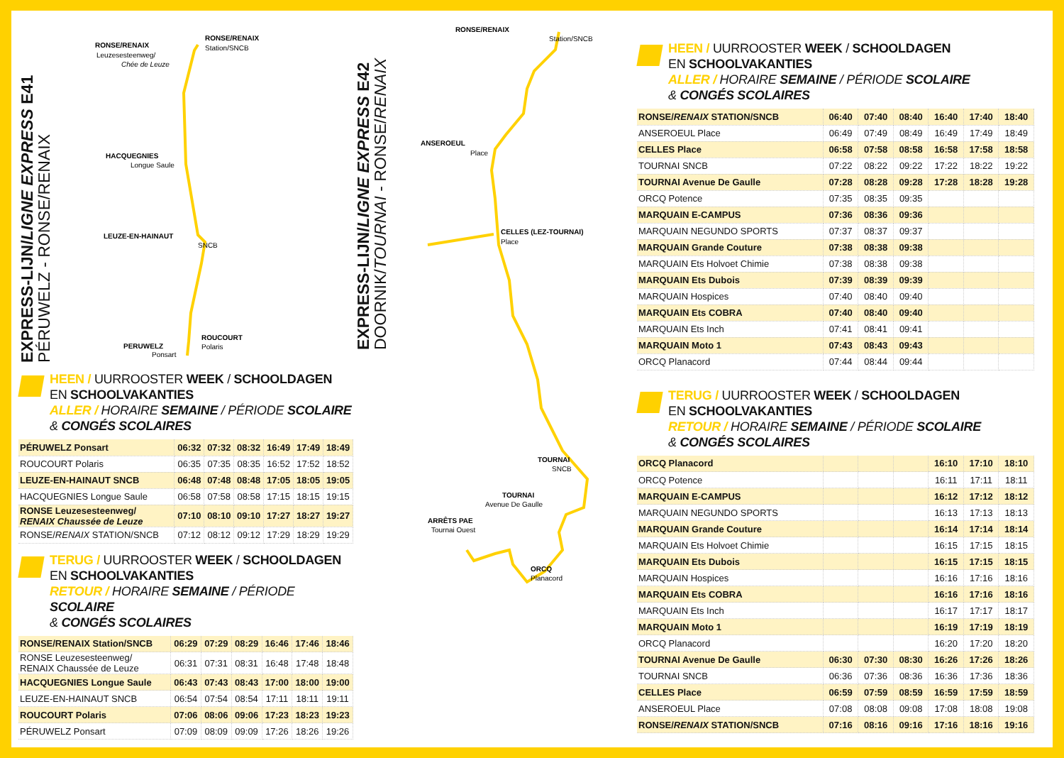EXPRESS-LIJN/LIGNE EXPRESS E41
PÉRUWELZ - RONSE/RENAIX
RONSE/RENAIX
Leuzesesteenweg/
Chée de Leuze
RONSE/RENAIX
Station/SNCB
HACQUEGNIES
Longue Saule
LEUZE-EN-HAINAUT
SNCB
ROUCOURT
Polaris
PERUWELZ
Ponsart
HEEN / UURROOSTER WEEK / SCHOOLDAGEN
EN SCHOOLVAKANTIES
ALLER / HORAIRE SEMAINE / PÉRIODE SCOLAIRE
& CONGÉS SCOLAIRES
| PÉRUWELZ Ponsart | 06:32 | 07:32 | 08:32 | 16:49 | 17:49 | 18:49 |
| ROUCOURT Polaris | 06:35 | 07:35 | 08:35 | 16:52 | 17:52 | 18:52 |
| LEUZE-EN-HAINAUT SNCB | 06:48 | 07:48 | 08:48 | 17:05 | 18:05 | 19:05 |
| HACQUEGNIES Longue Saule | 06:58 | 07:58 | 08:58 | 17:15 | 18:15 | 19:15 |
| RONSE Leuzesesteenweg/ RENAIX Chaussée de Leuze | 07:10 | 08:10 | 09:10 | 17:27 | 18:27 | 19:27 |
| RONSE/ RENAIX STATION/SNCB | 07:12 | 08:12 | 09:12 | 17:29 | 18:29 | 19:29 |
TERUG / UURROOSTER WEEK / SCHOOLDAGEN
EN SCHOOLVAKANTIES
RETOUR / HORAIRE SEMAINE / PÉRIODE SCOLAIRE
& CONGÉS SCOLAIRES
| RONSE/RENAIX Station/SNCB | 06:29 | 07:29 | 08:29 | 16:46 | 17:46 | 18:46 |
| RONSE Leuzesesteenweg/ RENAIX Chaussée de Leuze | 06:31 | 07:31 | 08:31 | 16:48 | 17:48 | 18:48 |
| HACQUEGNIES Longue Saule | 06:43 | 07:43 | 08:43 | 17:00 | 18:00 | 19:00 |
| LEUZE-EN-HAINAUT SNCB | 06:54 | 07:54 | 08:54 | 17:11 | 18:11 | 19:11 |
| ROUCOURT Polaris | 07:06 | 08:06 | 09:06 | 17:23 | 18:23 | 19:23 |
| PÉRUWELZ Ponsart | 07:09 | 08:09 | 09:09 | 17:26 | 18:26 | 19:26 |
EXPRESS-LIJN/LIGNE EXPRESS E42
DOORNIK/TOURNAI - RONSE/RENAIX
RONSE/RENAIX
Station/SNCB
ANSEROEUL
Place
CELLES (LEZ-TOURNAI)
Place
TOURNAI
SNCB
TOURNAI
Avenue De Gaulle
ARRÊTS PAE
Tournai Ouest
ORCQ
Planacord
HEEN / UURROOSTER WEEK / SCHOOLDAGEN
EN SCHOOLVAKANTIES
ALLER / HORAIRE SEMAINE / PÉRIODE SCOLAIRE
& CONGÉS SCOLAIRES
| RONSE/ RENAIX STATION/SNCB | 06:40 | 07:40 | 08:40 | 16:40 | 17:40 | 18:40 |
| ANSEROEUL Place | 06:49 | 07:49 | 08:49 | 16:49 | 17:49 | 18:49 |
| CELLES Place | 06:58 | 07:58 | 08:58 | 16:58 | 17:58 | 18:58 |
| TOURNAI SNCB | 07:22 | 08:22 | 09:22 | 17:22 | 18:22 | 19:22 |
| TOURNAI Avenue De Gaulle | 07:28 | 08:28 | 09:28 | 17:28 | 18:28 | 19:28 |
| ORCQ Potence | 07:35 | 08:35 | 09:35 | | | |
| MARQUAIN E-CAMPUS | 07:36 | 08:36 | 09:36 | | | |
| MARQUAIN NEGUNDO SPORTS | 07:37 | 08:37 | 09:37 | | | |
| MARQUAIN Grande Couture | 07:38 | 08:38 | 09:38 | | | |
| MARQUAIN Ets Holvoet Chimie | 07:38 | 08:38 | 09:38 | | | |
| MARQUAIN Ets Dubois | 07:39 | 08:39 | 09:39 | | | |
| MARQUAIN Hospices | 07:40 | 08:40 | 09:40 | | | |
| MARQUAIN Ets COBRA | 07:40 | 08:40 | 09:40 | | | |
| MARQUAIN Ets Inch | 07:41 | 08:41 | 09:41 | | | |
| MARQUAIN Moto 1 | 07:43 | 08:43 | 09:43 | | | |
| ORCQ Planacord | 07:44 | 08:44 | 09:44 | | | |
TERUG / UURROOSTER WEEK / SCHOOLDAGEN
EN SCHOOLVAKANTIES
RETOUR / HORAIRE SEMAINE / PÉRIODE SCOLAIRE
& CONGÉS SCOLAIRES
| ORCQ Planacord | | | | 16:10 | 17:10 | 18:10 |
| ORCQ Potence | | | | 16:11 | 17:11 | 18:11 |
| MARQUAIN E-CAMPUS | | | | 16:12 | 17:12 | 18:12 |
| MARQUAIN NEGUNDO SPORTS | | | | 16:13 | 17:13 | 18:13 |
| MARQUAIN Grande Couture | | | | 16:14 | 17:14 | 18:14 |
| MARQUAIN Ets Holvoet Chimie | | | | 16:15 | 17:15 | 18:15 |
| MARQUAIN Ets Dubois | | | | 16:15 | 17:15 | 18:15 |
| MARQUAIN Hospices | | | | 16:16 | 17:16 | 18:16 |
| MARQUAIN Ets COBRA | | | | 16:16 | 17:16 | 18:16 |
| MARQUAIN Ets Inch | | | | 16:17 | 17:17 | 18:17 |
| MARQUAIN Moto 1 | | | | 16:19 | 17:19 | 18:19 |
| ORCQ Planacord | | | | 16:20 | 17:20 | 18:20 |
| TOURNAI Avenue De Gaulle | 06:30 | 07:30 | 08:30 | 16:26 | 17:26 | 18:26 |
| TOURNAI SNCB | 06:36 | 07:36 | 08:36 | 16:36 | 17:36 | 18:36 |
| CELLES Place | 06:59 | 07:59 | 08:59 | 16:59 | 17:59 | 18:59 |
| ANSEROEUL Place | 07:08 | 08:08 | 09:08 | 17:08 | 18:08 | 19:08 |
| RONSE/ RENAIX STATION/SNCB | 07:16 | 08:16 | 09:16 | 17:16 | 18:16 | 19:16 |